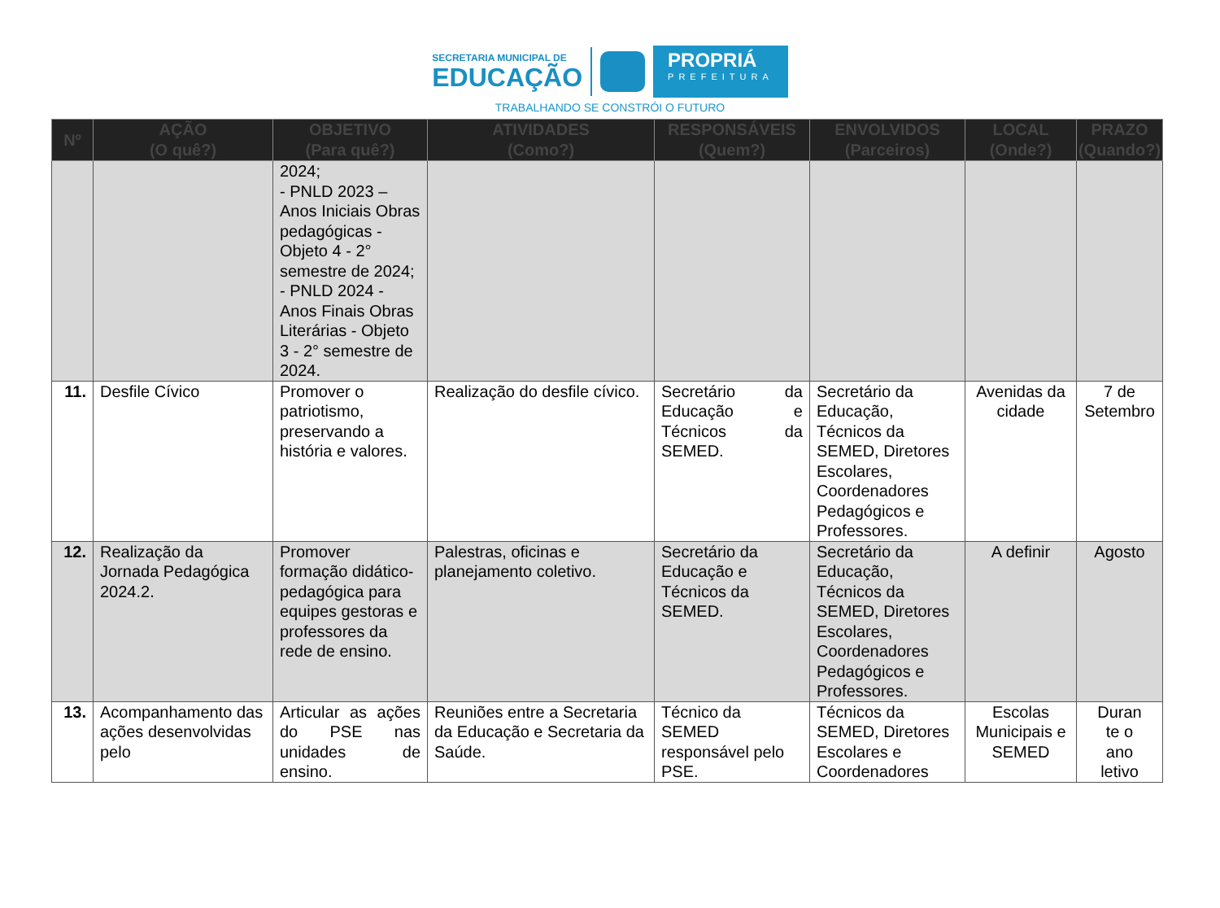SECRETARIA MUNICIPAL DE
EDUCAÇÃO
PROPRIÁ
PREFEITURA
TRABALHANDO SE CONSTRÓI O FUTURO
| Nº | AÇÃO (O quê?) | OBJETIVO (Para quê?) | ATIVIDADES (Como?) | RESPONSÁVEIS (Quem?) | ENVOLVIDOS (Parceiros) | LOCAL (Onde?) | PRAZO (Quando?) |
| --- | --- | --- | --- | --- | --- | --- | --- |
| | | 2024; - PNLD 2023 – Anos Iniciais Obras pedagógicas - Objeto 4 - 2° semestre de 2024; - PNLD 2024 - Anos Finais Obras Literárias - Objeto 3 - 2° semestre de 2024. | | | | | |
| 11. | Desfile Cívico | Promover o patriotismo, preservando a história e valores. | Realização do desfile cívico. | Secretário da Educação e Técnicos da SEMED. | Secretário da Educação, Técnicos da SEMED, Diretores Escolares, Coordenadores Pedagógicos e Professores. | Avenidas da cidade | 7 de Setembro |
| 12. | Realização da Jornada Pedagógica 2024.2. | Promover formação didático-pedagógica para equipes gestoras e professores da rede de ensino. | Palestras, oficinas e planejamento coletivo. | Secretário da Educação e Técnicos da SEMED. | Secretário da Educação, Técnicos da SEMED, Diretores Escolares, Coordenadores Pedagógicos e Professores. | A definir | Agosto |
| 13. | Acompanhamento das ações desenvolvidas pelo | Articular as ações do PSE nas unidades de ensino. | Reuniões entre a Secretaria da Educação e Secretaria da Saúde. | Técnico da SEMED responsável pelo PSE. | Técnicos da SEMED, Diretores Escolares e Coordenadores | Escolas Municipais e SEMED | Duran te o ano letivo |